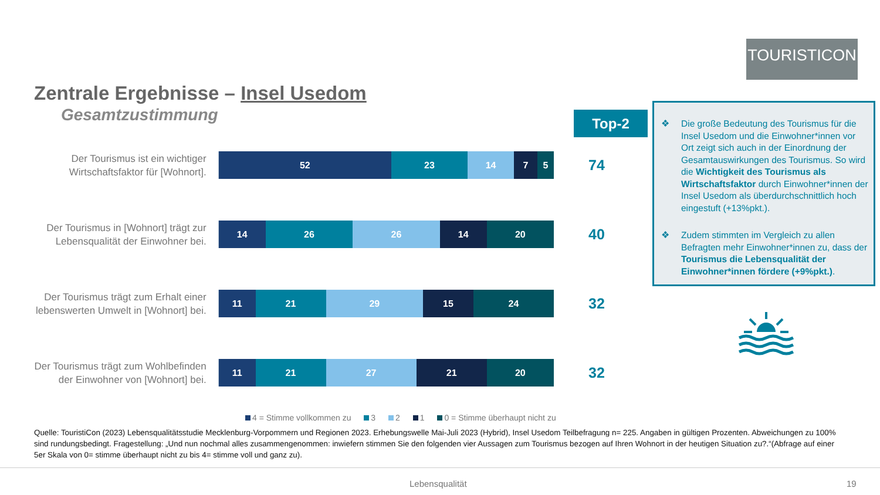TOURISTICON
Zentrale Ergebnisse – Insel Usedom
Gesamtzustimmung Top-2
Der Tourismus ist ein wichtiger Wirtschaftsfaktor für [Wohnort].
52 23 14 7 5
74
Der Tourismus in [Wohnort] trägt zur Lebensqualität der Einwohner bei.
14 26 26 14 20
40
Der Tourismus trägt zum Erhalt einer lebenswerten Umwelt in [Wohnort] bei.
11 21 29 15 24
32
Der Tourismus trägt zum Wohlbefinden der Einwohner von [Wohnort] bei.
11 21 27 21 20
32
❖ Die große Bedeutung des Tourismus für die Insel Usedom und die Einwohner*innen vor Ort zeigt sich auch in der Einordnung der Gesamtauswirkungen des Tourismus. So wird die Wichtigkeit des Tourismus als Wirtschaftsfaktor durch Einwohner*innen der Insel Usedom als überdurchschnittlich hoch eingestuft (+13%pkt.).
❖ Zudem stimmten im Vergleich zu allen Befragten mehr Einwohner*innen zu, dass der Tourismus die Lebensqualität der Einwohner*innen fördere (+9%pkt.).
4 = Stimme vollkommen zu 3 2 1 0 = Stimme überhaupt nicht zu
Quelle: TouristiCon (2023) Lebensqualitätsstudie Mecklenburg-Vorpommern und Regionen 2023. Erhebungswelle Mai-Juli 2023 (Hybrid), Insel Usedom Teilbefragung n= 225. Angaben in gültigen Prozenten. Abweichungen zu 100% sind rundungsbedingt. Fragestellung: „Und nun nochmal alles zusammengenommen: inwiefern stimmen Sie den folgenden vier Aussagen zum Tourismus bezogen auf Ihren Wohnort in der heutigen Situation zu?.“(Abfrage auf einer 5er Skala von 0= stimme überhaupt nicht zu bis 4= stimme voll und ganz zu).
Lebensqualität 19